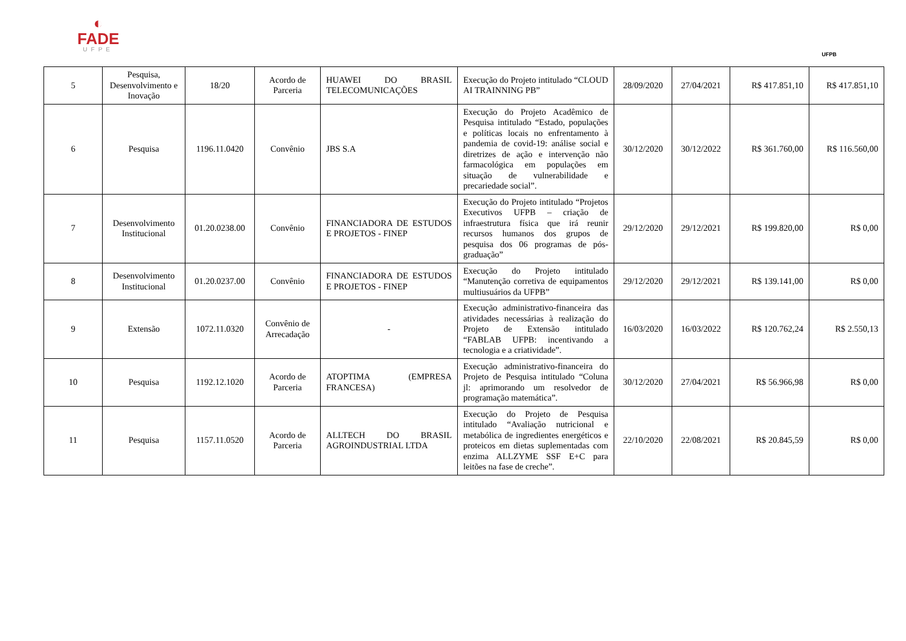◐
FADE
UFPE
UFPB
| 5 | Pesquisa, Desenvolvimento e Inovação | 18/20 | Acordo de Parceria | HUAWEI DO BRASIL TELECOMUNICAÇÕES | Execução do Projeto intitulado “CLOUD AI TRAINNING PB” | 28/09/2020 | 27/04/2021 | R$ 417.851,10 | R$ 417.851,10 |
| 6 | Pesquisa | 1196.11.0420 | Convênio | JBS S.A | Execução do Projeto Acadêmico de Pesquisa intitulado “Estado, populações e políticas locais no enfrentamento à pandemia de covid-19: análise social e diretrizes de ação e intervenção não farmacológica em populações em situação de vulnerabilidade e precariedade social”. | 30/12/2020 | 30/12/2022 | R$ 361.760,00 | R$ 116.560,00 |
| 7 | Desenvolvimento Institucional | 01.20.0238.00 | Convênio | FINANCIADORA DE ESTUDOS E PROJETOS - FINEP | Execução do Projeto intitulado “Projetos Executivos UFPB – criação de infraestrutura física que irá reunir recursos humanos dos grupos de pesquisa dos 06 programas de pós-graduação” | 29/12/2020 | 29/12/2021 | R$ 199.820,00 | R$ 0,00 |
| 8 | Desenvolvimento Institucional | 01.20.0237.00 | Convênio | FINANCIADORA DE ESTUDOS E PROJETOS - FINEP | Execução do Projeto intitulado “Manutenção corretiva de equipamentos multiusuários da UFPB” | 29/12/2020 | 29/12/2021 | R$ 139.141,00 | R$ 0,00 |
| 9 | Extensão | 1072.11.0320 | Convênio de Arrecadação | - | Execução administrativo-financeira das atividades necessárias à realização do Projeto de Extensão intitulado “FABLAB UFPB: incentivando a tecnologia e a criatividade”. | 16/03/2020 | 16/03/2022 | R$ 120.762,24 | R$ 2.550,13 |
| 10 | Pesquisa | 1192.12.1020 | Acordo de Parceria | ATOPTIMA (EMPRESA FRANCESA) | Execução administrativo-financeira do Projeto de Pesquisa intitulado “Coluna jl: aprimorando um resolvedor de programação matemática”. | 30/12/2020 | 27/04/2021 | R$ 56.966,98 | R$ 0,00 |
| 11 | Pesquisa | 1157.11.0520 | Acordo de Parceria | ALLTECH DO BRASIL AGROINDUSTRIAL LTDA | Execução do Projeto de Pesquisa intitulado “Avaliação nutricional e metabólica de ingredientes energéticos e proteicos em dietas suplementadas com enzima ALLZYME SSF E+C para leitões na fase de creche”. | 22/10/2020 | 22/08/2021 | R$ 20.845,59 | R$ 0,00 |